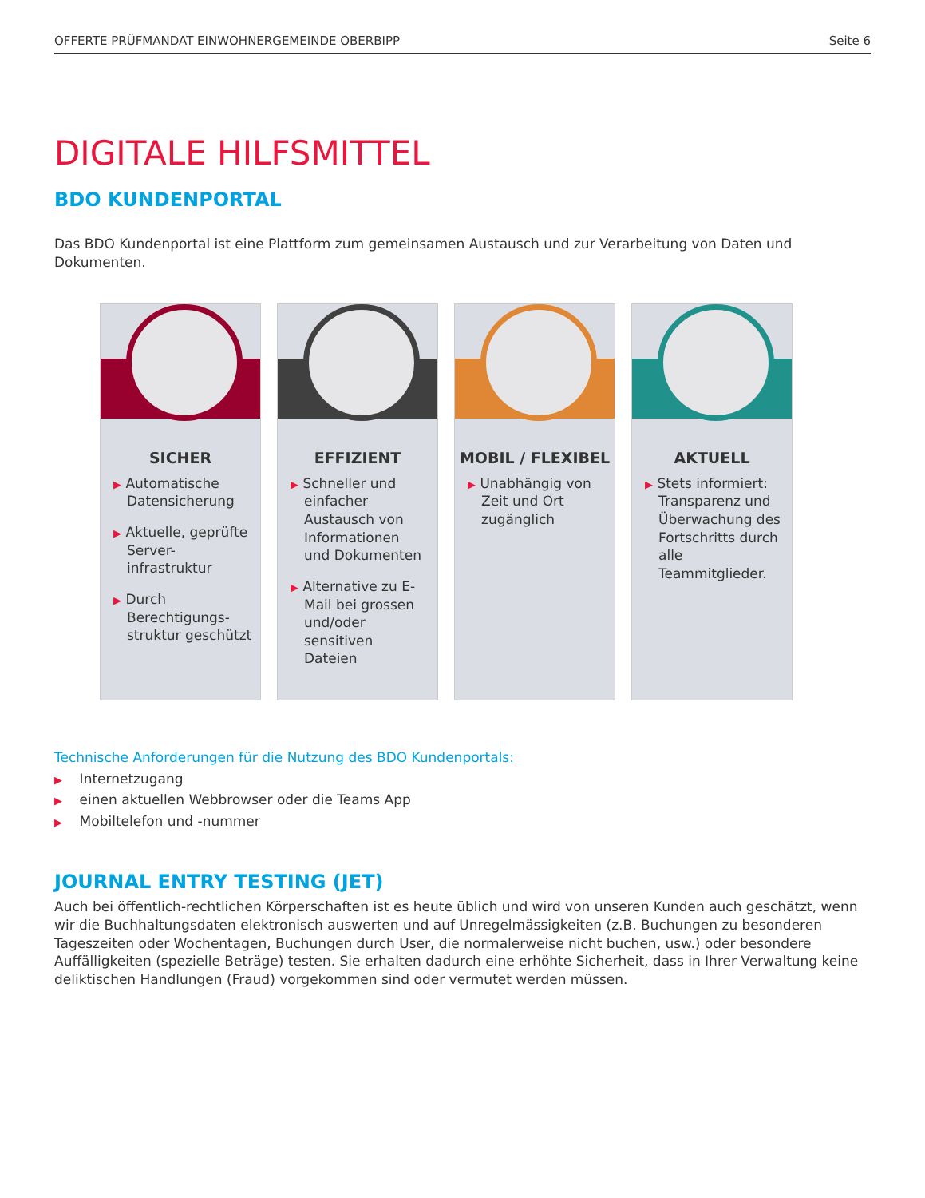OFFERTE PRÜFMANDAT EINWOHNERGEMEINDE OBERBIPP Seite 6
DIGITALE HILFSMITTEL
BDO KUNDENPORTAL
Das BDO Kundenportal ist eine Plattform zum gemeinsamen Austausch und zur Verarbeitung von Daten und Dokumenten.
SICHER
▶ Automatische Datensicherung
▶ Aktuelle, geprüfte Server-infrastruktur
▶ Durch Berechtigungs-struktur geschützt
EFFIZIENT
▶ Schneller und einfacher Austausch von Informationen und Dokumenten
▶ Alternative zu E-Mail bei grossen und/oder sensitiven Dateien
MOBIL / FLEXIBEL
▶ Unabhängig von Zeit und Ort zugänglich
AKTUELL
▶ Stets informiert: Transparenz und Überwachung des Fortschritts durch alle Teammitglieder.
Technische Anforderungen für die Nutzung des BDO Kundenportals:
▶ Internetzugang
▶ einen aktuellen Webbrowser oder die Teams App
▶ Mobiltelefon und -nummer
JOURNAL ENTRY TESTING (JET)
Auch bei öffentlich-rechtlichen Körperschaften ist es heute üblich und wird von unseren Kunden auch geschätzt, wenn wir die Buchhaltungsdaten elektronisch auswerten und auf Unregelmässigkeiten (z.B. Buchungen zu besonderen Tageszeiten oder Wochentagen, Buchungen durch User, die normalerweise nicht buchen, usw.) oder besondere Auffälligkeiten (spezielle Beträge) testen. Sie erhalten dadurch eine erhöhte Sicherheit, dass in Ihrer Verwaltung keine deliktischen Handlungen (Fraud) vorgekommen sind oder vermutet werden müssen.